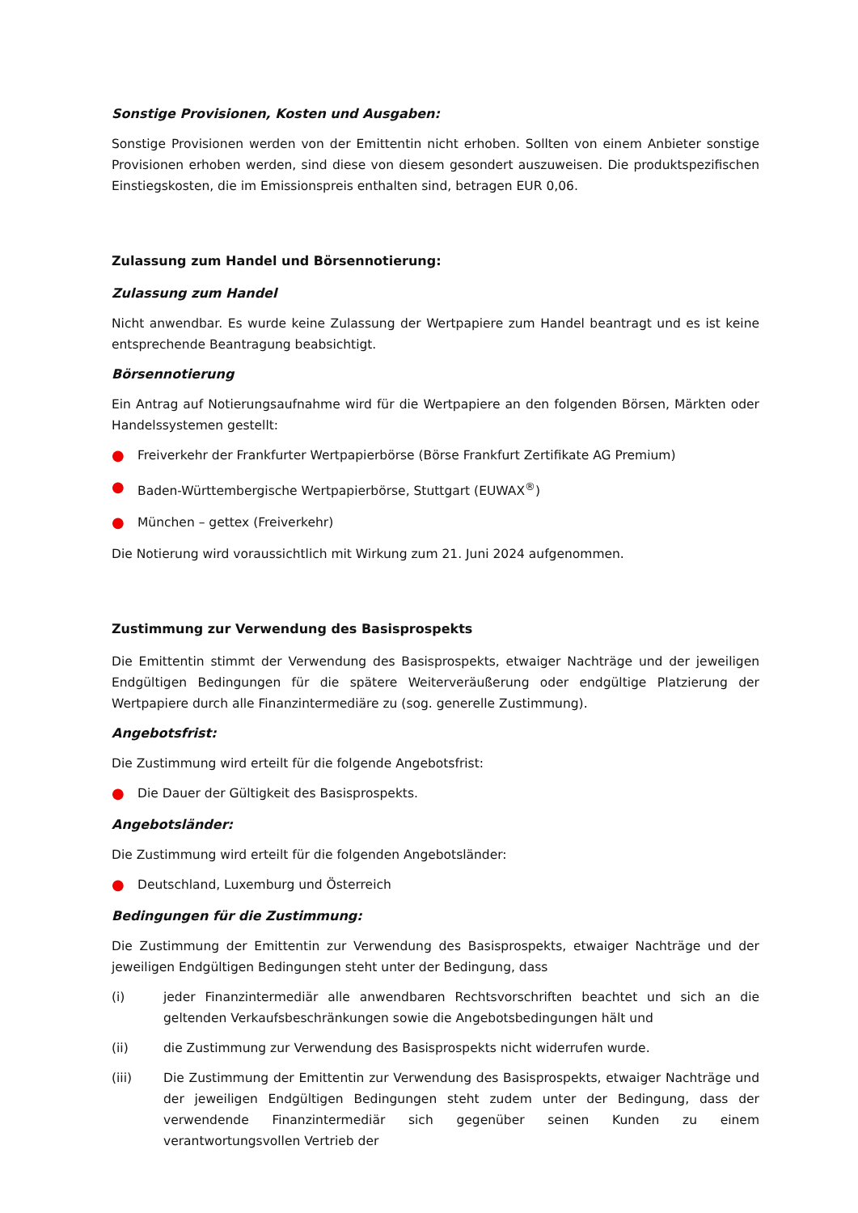Sonstige Provisionen, Kosten und Ausgaben:
Sonstige Provisionen werden von der Emittentin nicht erhoben. Sollten von einem Anbieter sonstige Provisionen erhoben werden, sind diese von diesem gesondert auszuweisen. Die produktspezifischen Einstiegskosten, die im Emissionspreis enthalten sind, betragen EUR 0,06.
Zulassung zum Handel und Börsennotierung:
Zulassung zum Handel
Nicht anwendbar. Es wurde keine Zulassung der Wertpapiere zum Handel beantragt und es ist keine entsprechende Beantragung beabsichtigt.
Börsennotierung
Ein Antrag auf Notierungsaufnahme wird für die Wertpapiere an den folgenden Börsen, Märkten oder Handelssystemen gestellt:
● Freiverkehr der Frankfurter Wertpapierbörse (Börse Frankfurt Zertifikate AG Premium)
● Baden-Württembergische Wertpapierbörse, Stuttgart (EUWAX<sup>®</sup>)
● München – gettex (Freiverkehr)
Die Notierung wird voraussichtlich mit Wirkung zum 21. Juni 2024 aufgenommen.
Zustimmung zur Verwendung des Basisprospekts
Die Emittentin stimmt der Verwendung des Basisprospekts, etwaiger Nachträge und der jeweiligen Endgültigen Bedingungen für die spätere Weiterveräußerung oder endgültige Platzierung der Wertpapiere durch alle Finanzintermediäre zu (sog. generelle Zustimmung).
Angebotsfrist:
Die Zustimmung wird erteilt für die folgende Angebotsfrist:
● Die Dauer der Gültigkeit des Basisprospekts.
Angebotsländer:
Die Zustimmung wird erteilt für die folgenden Angebotsländer:
● Deutschland, Luxemburg und Österreich
Bedingungen für die Zustimmung:
Die Zustimmung der Emittentin zur Verwendung des Basisprospekts, etwaiger Nachträge und der jeweiligen Endgültigen Bedingungen steht unter der Bedingung, dass
(i) jeder Finanzintermediär alle anwendbaren Rechtsvorschriften beachtet und sich an die geltenden Verkaufsbeschränkungen sowie die Angebotsbedingungen hält und
(ii) die Zustimmung zur Verwendung des Basisprospekts nicht widerrufen wurde.
(iii) Die Zustimmung der Emittentin zur Verwendung des Basisprospekts, etwaiger Nachträge und der jeweiligen Endgültigen Bedingungen steht zudem unter der Bedingung, dass der verwendende Finanzintermediär sich gegenüber seinen Kunden zu einem verantwortungsvollen Vertrieb der